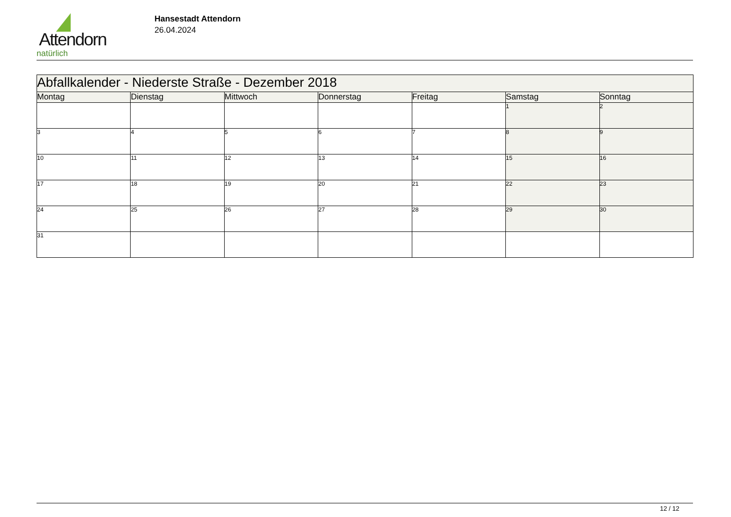Attendorn
natürlich
Hansestadt Attendorn
26.04.2024
| Abfallkalender - Niederste Straße - Dezember 2018 | | | | | | |
| --- | --- | --- | --- | --- | --- | --- |
| Montag | Dienstag | Mittwoch | Donnerstag | Freitag | Samstag | Sonntag |
| | | | | | 1 | 2 |
| 3 | 4 | 5 | 6 | 7 | 8 | 9 |
| 10 | 11 | 12 | 13 | 14 | 15 | 16 |
| 17 | 18 | 19 | 20 | 21 | 22 | 23 |
| 24 | 25 | 26 | 27 | 28 | 29 | 30 |
| 31 | | | | | | |
12 / 12